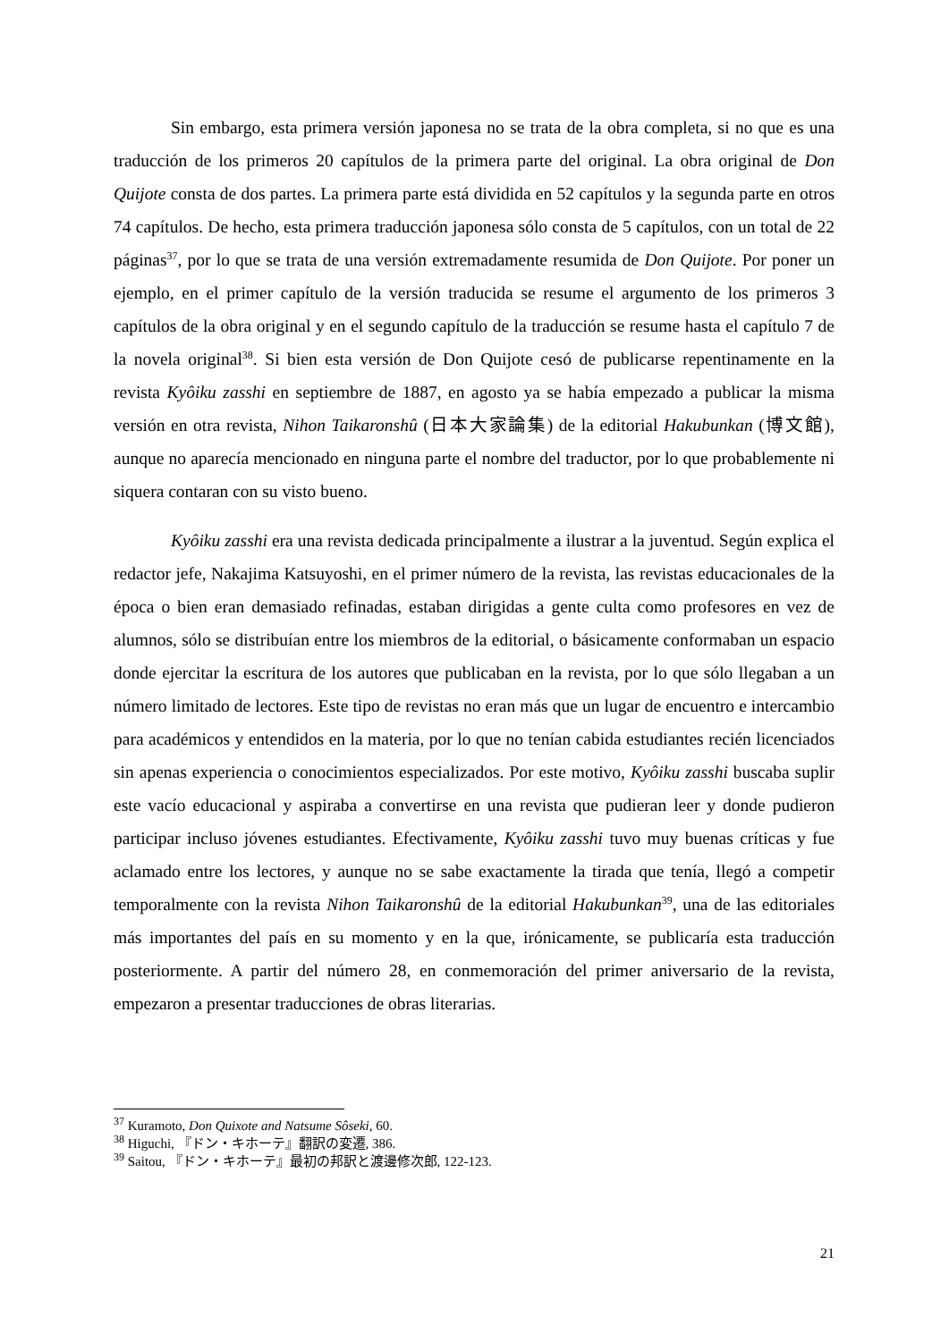Sin embargo, esta primera versión japonesa no se trata de la obra completa, si no que es una traducción de los primeros 20 capítulos de la primera parte del original. La obra original de Don Quijote consta de dos partes. La primera parte está dividida en 52 capítulos y la segunda parte en otros 74 capítulos. De hecho, esta primera traducción japonesa sólo consta de 5 capítulos, con un total de 22 páginas<sup>37</sup>, por lo que se trata de una versión extremadamente resumida de Don Quijote. Por poner un ejemplo, en el primer capítulo de la versión traducida se resume el argumento de los primeros 3 capítulos de la obra original y en el segundo capítulo de la traducción se resume hasta el capítulo 7 de la novela original<sup>38</sup>. Si bien esta versión de Don Quijote cesó de publicarse repentinamente en la revista Kyôiku zasshi en septiembre de 1887, en agosto ya se había empezado a publicar la misma versión en otra revista, Nihon Taikaronshû (日本大家論集) de la editorial Hakubunkan (博文館), aunque no aparecía mencionado en ninguna parte el nombre del traductor, por lo que probablemente ni siquera contaran con su visto bueno.
Kyôiku zasshi era una revista dedicada principalmente a ilustrar a la juventud. Según explica el redactor jefe, Nakajima Katsuyoshi, en el primer número de la revista, las revistas educacionales de la época o bien eran demasiado refinadas, estaban dirigidas a gente culta como profesores en vez de alumnos, sólo se distribuían entre los miembros de la editorial, o básicamente conformaban un espacio donde ejercitar la escritura de los autores que publicaban en la revista, por lo que sólo llegaban a un número limitado de lectores. Este tipo de revistas no eran más que un lugar de encuentro e intercambio para académicos y entendidos en la materia, por lo que no tenían cabida estudiantes recién licenciados sin apenas experiencia o conocimientos especializados. Por este motivo, Kyôiku zasshi buscaba suplir este vacío educacional y aspiraba a convertirse en una revista que pudieran leer y donde pudieron participar incluso jóvenes estudiantes. Efectivamente, Kyôiku zasshi tuvo muy buenas críticas y fue aclamado entre los lectores, y aunque no se sabe exactamente la tirada que tenía, llegó a competir temporalmente con la revista Nihon Taikaronshû de la editorial Hakubunkan<sup>39</sup>, una de las editoriales más importantes del país en su momento y en la que, irónicamente, se publicaría esta traducción posteriormente. A partir del número 28, en conmemoración del primer aniversario de la revista, empezaron a presentar traducciones de obras literarias.
<sup>37</sup> Kuramoto, Don Quixote and Natsume Sôseki, 60.
<sup>38</sup> Higuchi, 『ドン・キホーテ』翻訳の変遷, 386.
<sup>39</sup> Saitou, 『ドン・キホーテ』最初の邦訳と渡邊修次郎, 122-123.
21